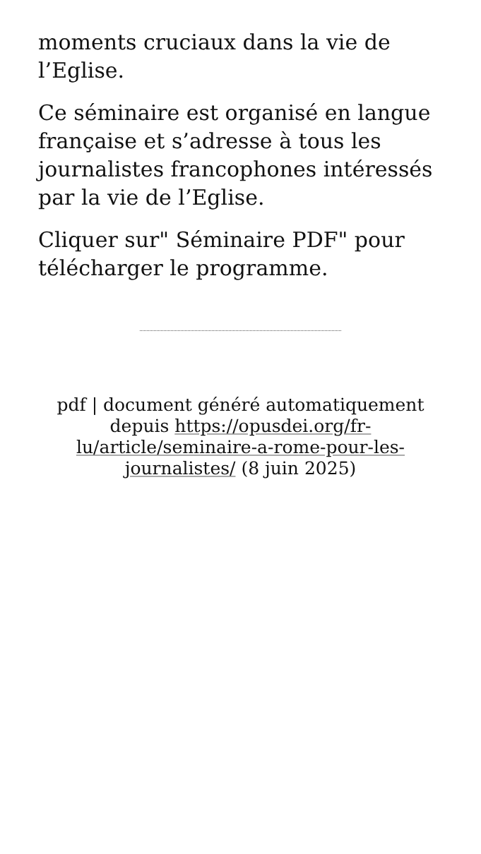moments cruciaux dans la vie de l’Eglise.
Ce séminaire est organisé en langue française et s’adresse à tous les journalistes francophones intéressés par la vie de l’Eglise.
Cliquer sur" Séminaire PDF" pour télécharger le programme.
pdf | document généré automatiquement depuis https://opusdei.org/fr-lu/article/seminaire-a-rome-pour-les-journalistes/ (8 juin 2025)